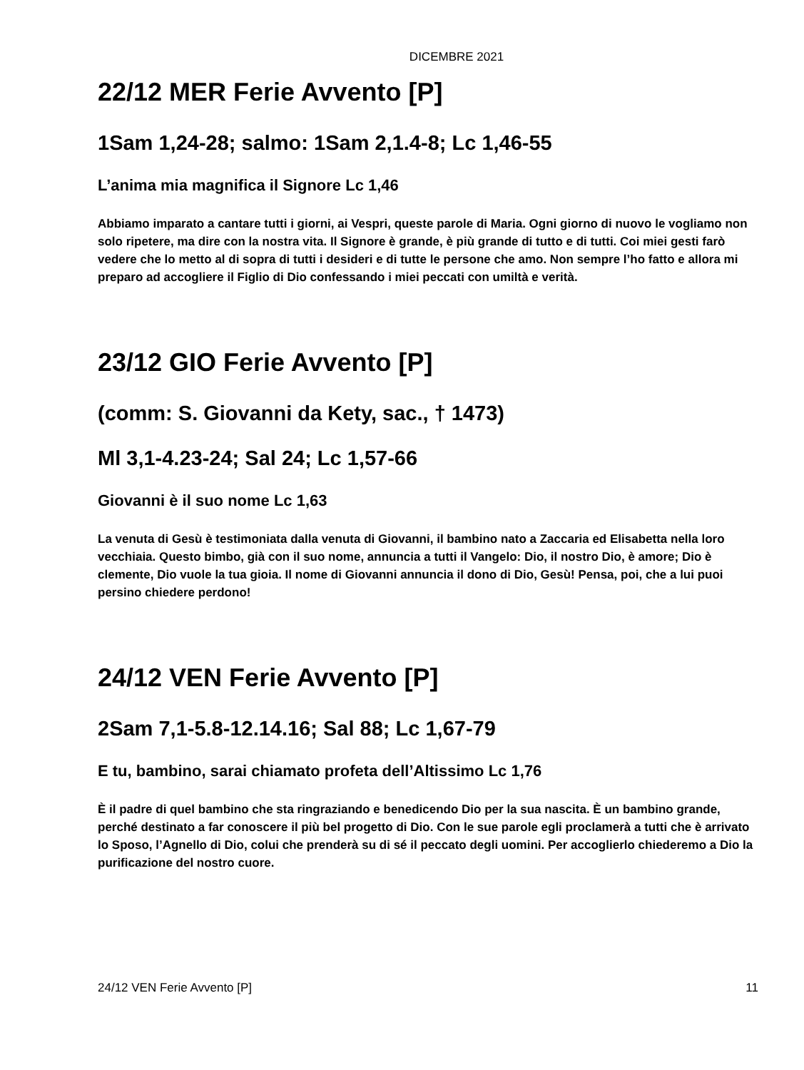DICEMBRE 2021
22/12 MER Ferie Avvento [P]
1Sam 1,24-28; salmo: 1Sam 2,1.4-8; Lc 1,46-55
L’anima mia magnifica il Signore Lc 1,46
Abbiamo imparato a cantare tutti i giorni, ai Vespri, queste parole di Maria. Ogni giorno di nuovo le vogliamo non solo ripetere, ma dire con la nostra vita. Il Signore è grande, è più grande di tutto e di tutti. Coi miei gesti farò vedere che lo metto al di sopra di tutti i desideri e di tutte le persone che amo. Non sempre l’ho fatto e allora mi preparo ad accogliere il Figlio di Dio confessando i miei peccati con umiltà e verità.
23/12 GIO Ferie Avvento [P]
(comm: S. Giovanni da Kety, sac., † 1473)
Ml 3,1-4.23-24; Sal 24; Lc 1,57-66
Giovanni è il suo nome Lc 1,63
La venuta di Gesù è testimoniata dalla venuta di Giovanni, il bambino nato a Zaccaria ed Elisabetta nella loro vecchiaia. Questo bimbo, già con il suo nome, annuncia a tutti il Vangelo: Dio, il nostro Dio, è amore; Dio è clemente, Dio vuole la tua gioia. Il nome di Giovanni annuncia il dono di Dio, Gesù! Pensa, poi, che a lui puoi persino chiedere perdono!
24/12 VEN Ferie Avvento [P]
2Sam 7,1-5.8-12.14.16; Sal 88; Lc 1,67-79
E tu, bambino, sarai chiamato profeta dell’Altissimo Lc 1,76
È il padre di quel bambino che sta ringraziando e benedicendo Dio per la sua nascita. È un bambino grande, perché destinato a far conoscere il più bel progetto di Dio. Con le sue parole egli proclamerà a tutti che è arrivato lo Sposo, l’Agnello di Dio, colui che prenderà su di sé il peccato degli uomini. Per accoglierlo chiederemo a Dio la purificazione del nostro cuore.
24/12 VEN Ferie Avvento [P] 11